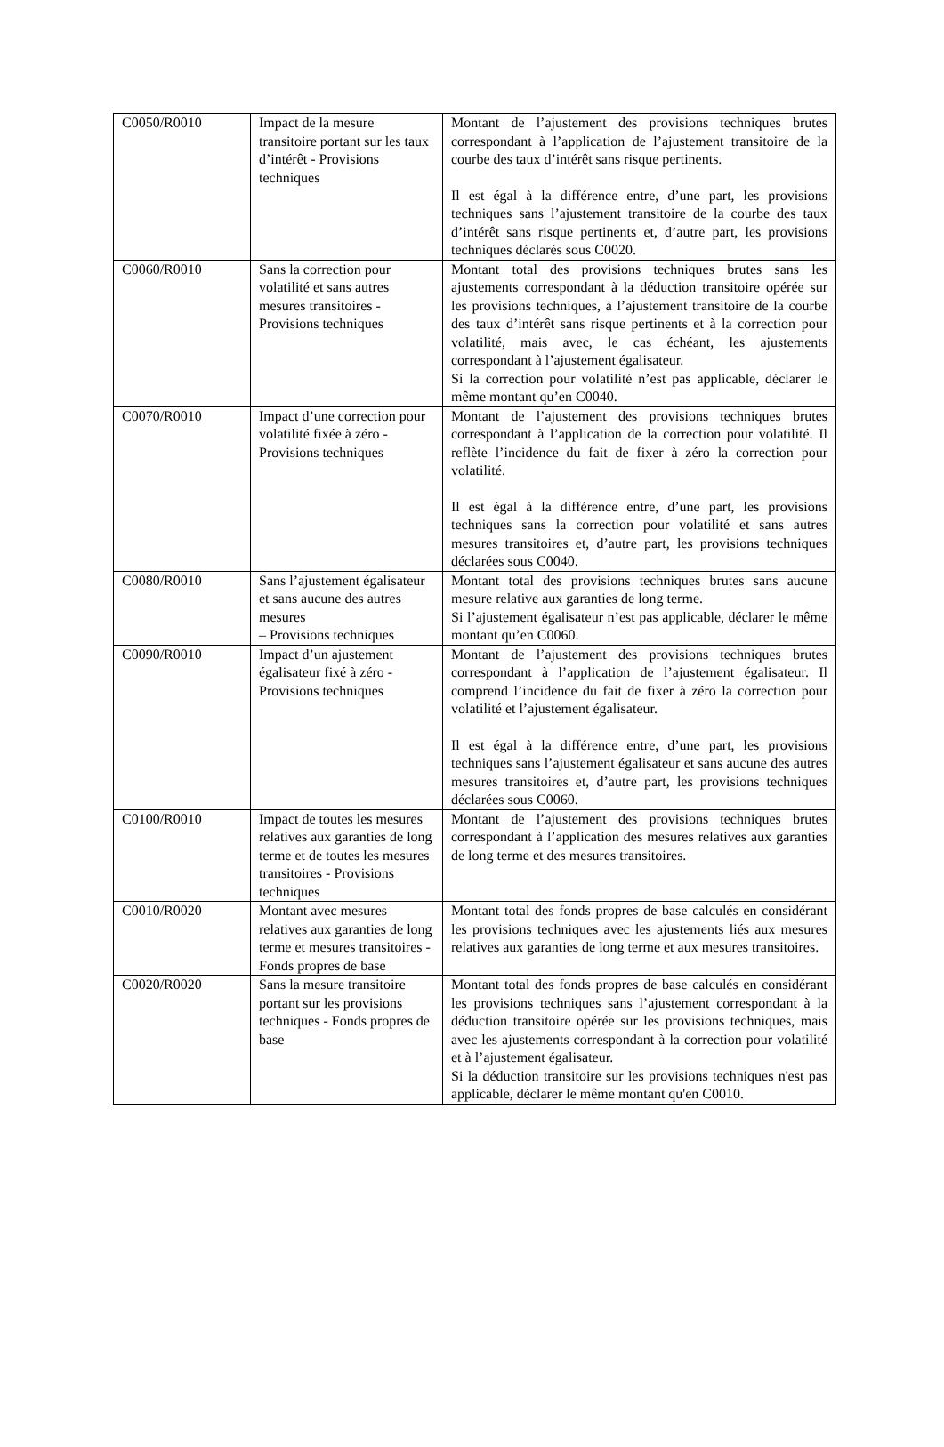| C0050/R0010 | Impact de la mesure transitoire portant sur les taux d’intérêt - Provisions techniques | Montant de l’ajustement des provisions techniques brutes correspondant à l’application de l’ajustement transitoire de la courbe des taux d’intérêt sans risque pertinents. Il est égal à la différence entre, d’une part, les provisions techniques sans l’ajustement transitoire de la courbe des taux d’intérêt sans risque pertinents et, d’autre part, les provisions techniques déclarés sous C0020. |
| C0060/R0010 | Sans la correction pour volatilité et sans autres mesures transitoires - Provisions techniques | Montant total des provisions techniques brutes sans les ajustements correspondant à la déduction transitoire opérée sur les provisions techniques, à l’ajustement transitoire de la courbe des taux d’intérêt sans risque pertinents et à la correction pour volatilité, mais avec, le cas échéant, les ajustements correspondant à l’ajustement égalisateur. Si la correction pour volatilité n’est pas applicable, déclarer le même montant qu’en C0040. |
| C0070/R0010 | Impact d’une correction pour volatilité fixée à zéro - Provisions techniques | Montant de l’ajustement des provisions techniques brutes correspondant à l’application de la correction pour volatilité. Il reflète l’incidence du fait de fixer à zéro la correction pour volatilité. Il est égal à la différence entre, d’une part, les provisions techniques sans la correction pour volatilité et sans autres mesures transitoires et, d’autre part, les provisions techniques déclarées sous C0040. |
| C0080/R0010 | Sans l’ajustement égalisateur et sans aucune des autres mesures – Provisions techniques | Montant total des provisions techniques brutes sans aucune mesure relative aux garanties de long terme. Si l’ajustement égalisateur n’est pas applicable, déclarer le même montant qu’en C0060. |
| C0090/R0010 | Impact d’un ajustement égalisateur fixé à zéro - Provisions techniques | Montant de l’ajustement des provisions techniques brutes correspondant à l’application de l’ajustement égalisateur. Il comprend l’incidence du fait de fixer à zéro la correction pour volatilité et l’ajustement égalisateur. Il est égal à la différence entre, d’une part, les provisions techniques sans l’ajustement égalisateur et sans aucune des autres mesures transitoires et, d’autre part, les provisions techniques déclarées sous C0060. |
| C0100/R0010 | Impact de toutes les mesures relatives aux garanties de long terme et de toutes les mesures transitoires - Provisions techniques | Montant de l’ajustement des provisions techniques brutes correspondant à l’application des mesures relatives aux garanties de long terme et des mesures transitoires. |
| C0010/R0020 | Montant avec mesures relatives aux garanties de long terme et mesures transitoires - Fonds propres de base | Montant total des fonds propres de base calculés en considérant les provisions techniques avec les ajustements liés aux mesures relatives aux garanties de long terme et aux mesures transitoires. |
| C0020/R0020 | Sans la mesure transitoire portant sur les provisions techniques - Fonds propres de base | Montant total des fonds propres de base calculés en considérant les provisions techniques sans l’ajustement correspondant à la déduction transitoire opérée sur les provisions techniques, mais avec les ajustements correspondant à la correction pour volatilité et à l’ajustement égalisateur. Si la déduction transitoire sur les provisions techniques n'est pas applicable, déclarer le même montant qu'en C0010. |